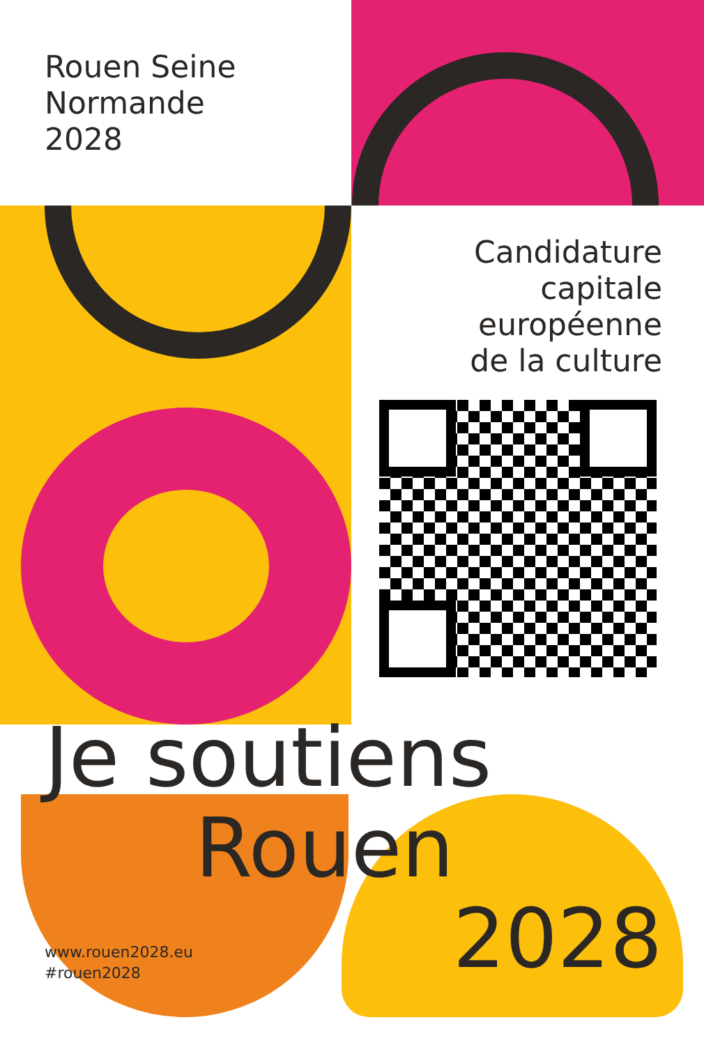Rouen Seine
Normande
2028
Candidature
capitale
européenne
de la culture
Je soutiens
Rouen
www.rouen2028.eu
#rouen2028
2028